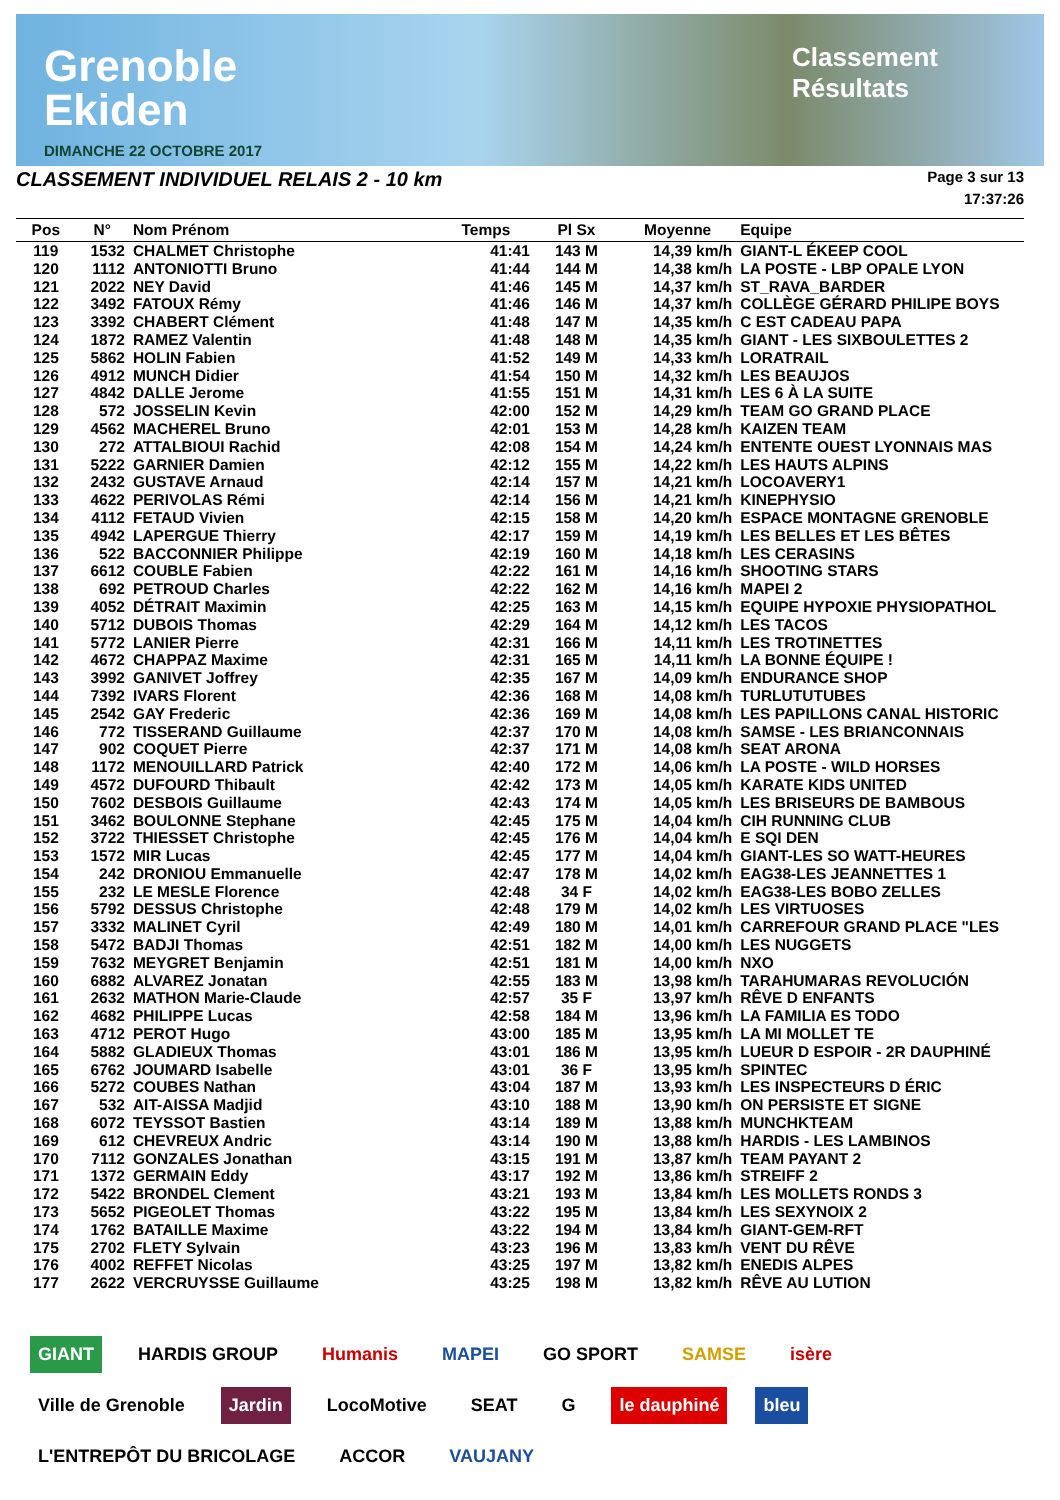Grenoble
Ekiden
DIMANCHE 22 OCTOBRE 2017
Classement
Résultats
CLASSEMENT INDIVIDUEL RELAIS 2 - 10 km
Page 3 sur 13
17:37:26
| Pos | N° | Nom Prénom | Temps | Pl Sx | Moyenne | Equipe |
| --- | --- | --- | --- | --- | --- | --- |
| 119 | 1532 | CHALMET Christophe | 41:41 | 143 M | 14,39 km/h | GIANT-L ÉKEEP COOL |
| 120 | 1112 | ANTONIOTTI Bruno | 41:44 | 144 M | 14,38 km/h | LA POSTE - LBP OPALE LYON |
| 121 | 2022 | NEY David | 41:46 | 145 M | 14,37 km/h | ST_RAVA_BARDER |
| 122 | 3492 | FATOUX Rémy | 41:46 | 146 M | 14,37 km/h | COLLÈGE GÉRARD PHILIPE BOYS |
| 123 | 3392 | CHABERT Clément | 41:48 | 147 M | 14,35 km/h | C EST CADEAU PAPA |
| 124 | 1872 | RAMEZ Valentin | 41:48 | 148 M | 14,35 km/h | GIANT - LES SIXBOULETTES 2 |
| 125 | 5862 | HOLIN Fabien | 41:52 | 149 M | 14,33 km/h | LORATRAIL |
| 126 | 4912 | MUNCH Didier | 41:54 | 150 M | 14,32 km/h | LES BEAUJOS |
| 127 | 4842 | DALLE Jerome | 41:55 | 151 M | 14,31 km/h | LES 6 À LA SUITE |
| 128 | 572 | JOSSELIN Kevin | 42:00 | 152 M | 14,29 km/h | TEAM GO GRAND PLACE |
| 129 | 4562 | MACHEREL Bruno | 42:01 | 153 M | 14,28 km/h | KAIZEN TEAM |
| 130 | 272 | ATTALBIOUI Rachid | 42:08 | 154 M | 14,24 km/h | ENTENTE OUEST LYONNAIS MAS |
| 131 | 5222 | GARNIER Damien | 42:12 | 155 M | 14,22 km/h | LES HAUTS ALPINS |
| 132 | 2432 | GUSTAVE Arnaud | 42:14 | 157 M | 14,21 km/h | LOCOAVERY1 |
| 133 | 4622 | PERIVOLAS Rémi | 42:14 | 156 M | 14,21 km/h | KINEPHYSIO |
| 134 | 4112 | FETAUD Vivien | 42:15 | 158 M | 14,20 km/h | ESPACE MONTAGNE GRENOBLE |
| 135 | 4942 | LAPERGUE Thierry | 42:17 | 159 M | 14,19 km/h | LES BELLES ET LES BÊTES |
| 136 | 522 | BACCONNIER Philippe | 42:19 | 160 M | 14,18 km/h | LES CERASINS |
| 137 | 6612 | COUBLE Fabien | 42:22 | 161 M | 14,16 km/h | SHOOTING STARS |
| 138 | 692 | PETROUD Charles | 42:22 | 162 M | 14,16 km/h | MAPEI 2 |
| 139 | 4052 | DÉTRAIT Maximin | 42:25 | 163 M | 14,15 km/h | EQUIPE HYPOXIE PHYSIOPATHOL |
| 140 | 5712 | DUBOIS Thomas | 42:29 | 164 M | 14,12 km/h | LES TACOS |
| 141 | 5772 | LANIER Pierre | 42:31 | 166 M | 14,11 km/h | LES TROTINETTES |
| 142 | 4672 | CHAPPAZ Maxime | 42:31 | 165 M | 14,11 km/h | LA BONNE ÉQUIPE ! |
| 143 | 3992 | GANIVET Joffrey | 42:35 | 167 M | 14,09 km/h | ENDURANCE SHOP |
| 144 | 7392 | IVARS Florent | 42:36 | 168 M | 14,08 km/h | TURLUTUTUBES |
| 145 | 2542 | GAY Frederic | 42:36 | 169 M | 14,08 km/h | LES PAPILLONS CANAL HISTORIC |
| 146 | 772 | TISSERAND Guillaume | 42:37 | 170 M | 14,08 km/h | SAMSE - LES BRIANCONNAIS |
| 147 | 902 | COQUET Pierre | 42:37 | 171 M | 14,08 km/h | SEAT ARONA |
| 148 | 1172 | MENOUILLARD Patrick | 42:40 | 172 M | 14,06 km/h | LA POSTE - WILD HORSES |
| 149 | 4572 | DUFOURD Thibault | 42:42 | 173 M | 14,05 km/h | KARATE KIDS UNITED |
| 150 | 7602 | DESBOIS Guillaume | 42:43 | 174 M | 14,05 km/h | LES BRISEURS DE BAMBOUS |
| 151 | 3462 | BOULONNE Stephane | 42:45 | 175 M | 14,04 km/h | CIH RUNNING CLUB |
| 152 | 3722 | THIESSET Christophe | 42:45 | 176 M | 14,04 km/h | E SQI DEN |
| 153 | 1572 | MIR Lucas | 42:45 | 177 M | 14,04 km/h | GIANT-LES SO WATT-HEURES |
| 154 | 242 | DRONIOU Emmanuelle | 42:47 | 178 M | 14,02 km/h | EAG38-LES JEANNETTES 1 |
| 155 | 232 | LE MESLE Florence | 42:48 | 34 F | 14,02 km/h | EAG38-LES BOBO ZELLES |
| 156 | 5792 | DESSUS Christophe | 42:48 | 179 M | 14,02 km/h | LES VIRTUOSES |
| 157 | 3332 | MALINET Cyril | 42:49 | 180 M | 14,01 km/h | CARREFOUR GRAND PLACE "LES |
| 158 | 5472 | BADJI Thomas | 42:51 | 182 M | 14,00 km/h | LES NUGGETS |
| 159 | 7632 | MEYGRET Benjamin | 42:51 | 181 M | 14,00 km/h | NXO |
| 160 | 6882 | ALVAREZ Jonatan | 42:55 | 183 M | 13,98 km/h | TARAHUMARAS REVOLUCIÓN |
| 161 | 2632 | MATHON Marie-Claude | 42:57 | 35 F | 13,97 km/h | RÊVE D ENFANTS |
| 162 | 4682 | PHILIPPE Lucas | 42:58 | 184 M | 13,96 km/h | LA FAMILIA ES TODO |
| 163 | 4712 | PEROT Hugo | 43:00 | 185 M | 13,95 km/h | LA MI MOLLET TE |
| 164 | 5882 | GLADIEUX Thomas | 43:01 | 186 M | 13,95 km/h | LUEUR D ESPOIR - 2R DAUPHINÉ |
| 165 | 6762 | JOUMARD Isabelle | 43:01 | 36 F | 13,95 km/h | SPINTEC |
| 166 | 5272 | COUBES Nathan | 43:04 | 187 M | 13,93 km/h | LES INSPECTEURS D ÉRIC |
| 167 | 532 | AIT-AISSA Madjid | 43:10 | 188 M | 13,90 km/h | ON PERSISTE ET SIGNE |
| 168 | 6072 | TEYSSOT Bastien | 43:14 | 189 M | 13,88 km/h | MUNCHKTEAM |
| 169 | 612 | CHEVREUX Andric | 43:14 | 190 M | 13,88 km/h | HARDIS - LES LAMBINOS |
| 170 | 7112 | GONZALES Jonathan | 43:15 | 191 M | 13,87 km/h | TEAM PAYANT 2 |
| 171 | 1372 | GERMAIN Eddy | 43:17 | 192 M | 13,86 km/h | STREIFF 2 |
| 172 | 5422 | BRONDEL Clement | 43:21 | 193 M | 13,84 km/h | LES MOLLETS RONDS 3 |
| 173 | 5652 | PIGEOLET Thomas | 43:22 | 195 M | 13,84 km/h | LES SEXYNOIX 2 |
| 174 | 1762 | BATAILLE Maxime | 43:22 | 194 M | 13,84 km/h | GIANT-GEM-RFT |
| 175 | 2702 | FLETY Sylvain | 43:23 | 196 M | 13,83 km/h | VENT DU RÊVE |
| 176 | 4002 | REFFET Nicolas | 43:25 | 197 M | 13,82 km/h | ENEDIS ALPES |
| 177 | 2622 | VERCRUYSSE Guillaume | 43:25 | 198 M | 13,82 km/h | RÊVE AU LUTION |
GIANT HARDIS GROUP Humanis MAPEI GO SPORT SAMSE isère Ville de Grenoble Jardin LocoMotive SEAT G le dauphiné bleu L'ENTREPÔT DU BRICOLAGE ACCOR VAUJANY